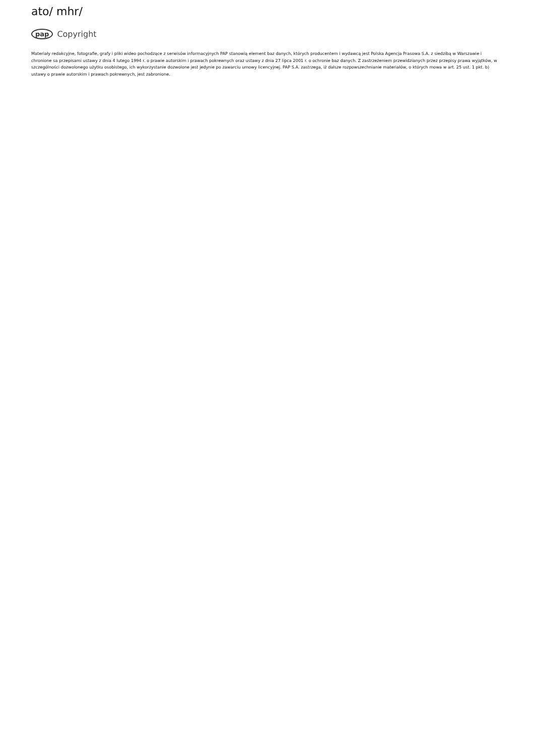ato/ mhr/
pap Copyright
Materiały redakcyjne, fotografie, grafy i pliki wideo pochodzące z serwisów informacyjnych PAP stanowią element baz danych, których producentem i wydawcą jest Polska Agencja Prasowa S.A. z siedzibą w Warszawie i chronione sa przepisami ustawy z dnia 4 lutego 1994 r. o prawie autorskim i prawach pokrewnych oraz ustawy z dnia 27 lipca 2001 r. o ochronie baz danych. Z zastrzeżeniem przewidzianych przez przepisy prawa wyjątków, w szczególności dozwolonego użytku osobistego, ich wykorzystanie dozwolone jest jedynie po zawarciu umowy licencyjnej. PAP S.A. zastrzega, iż dalsze rozpowszechnianie materiałów, o których mowa w art. 25 ust. 1 pkt. b) ustawy o prawie autorskim i prawach pokrewnych, jest zabronione.